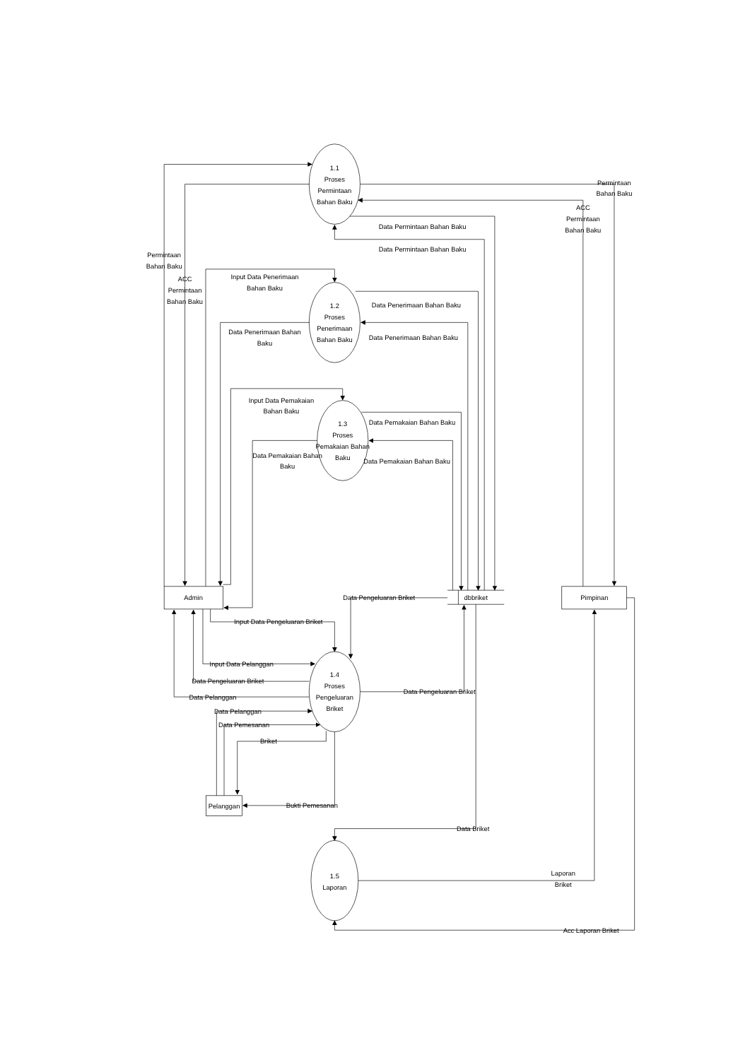1.1
Proses
Permintaan
Bahan Baku
1.2
Proses
Penerimaan
Bahan Baku
1.3
Proses
Pemakaian Bahan
Baku
1.4
Proses
Pengeluaran
Briket
1.5
Laporan
Admin
dbbriket
Pimpinan
Pelanggan
Permintaan
Bahan Baku
ACC
Permintaan
Bahan Baku
Data Permintaan Bahan Baku
Data Permintaan Bahan Baku
Permintaan
Bahan Baku
ACC
Permintaan
Bahan Baku
Input Data Penerimaan
Bahan Baku
Data Penerimaan Bahan Baku
Data Penerimaan Bahan
Baku
Data Penerimaan Bahan Baku
Input Data Pemakaian
Bahan Baku
Data Pemakaian Bahan Baku
Data Pemakaian Bahan
Baku
Data Pemakaian Bahan Baku
Data Pengeluaran Briket
Input Data Pengeluaran Briket
Input Data Pelanggan
Data Pengeluaran Briket
Data Pelanggan
Data Pengeluaran Briket
Data Pelanggan
Data Pemesanan
Briket
Bukti Pemesanan
Data Briket
Laporan
Briket
Acc Laporan Briket